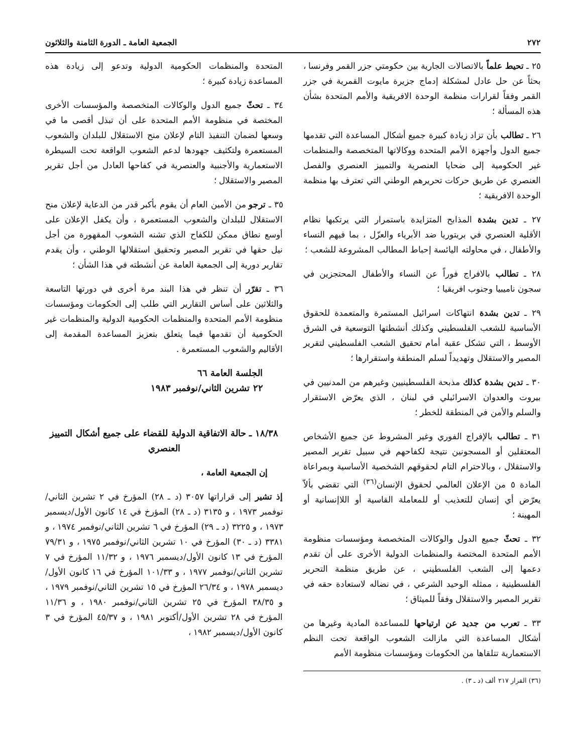٢٧٢ الجمعية العامة ـ الدورة الثامنة والثلاثون
٢٥ ـ تحيط علماً بالاتصالات الجارية بين حكومتي جزر القمر وفرنسا ، بحثاً عن حل عادل لمشكلة إدماج جزيرة مايوت القمرية في جزر القمر وفقاً لقرارات منظمة الوحدة الافريقية والأمم المتحدة بشأن هذه المسألة ؛
٢٦ ـ تطالب بأن تزاد زيادة كبيرة جميع أشكال المساعدة التي تقدمها جميع الدول وأجهزة الأمم المتحدة ووكالاتها المتخصصة والمنظمات غير الحكومية إلى ضحايا العنصرية والتمييز العنصري والفصل العنصري عن طريق حركات تحريرهم الوطني التي تعترف بها منظمة الوحدة الافريقية ؛
٢٧ ـ تدين بشدة المذابح المتزايدة باستمرار التي يرتكبها نظام الأقلية العنصري في بريتوريا ضد الأبرياء والعزّل ، بما فيهم النساء والأطفال ، في محاولته اليائسة إحباط المطالب المشروعة للشعب ؛
٢٨ ـ تطالب بالافراج فوراً عن النساء والأطفال المحتجزين في سجون ناميبيا وجنوب افريقيا ؛
٢٩ ـ تدين بشدة انتهاكات اسرائيل المستمرة والمتعمدة للحقوق الأساسية للشعب الفلسطيني وكذلك أنشطتها التوسعية في الشرق الأوسط ، التي تشكل عقبة أمام تحقيق الشعب الفلسطيني لتقرير المصير والاستقلال وتهديداً لسلم المنطقة واستقرارها ؛
٣٠ ـ تدين بشدة كذلك مذبحة الفلسطينيين وغيرهم من المدنيين في بيروت والعدوان الاسرائيلي في لبنان ، الذي يعرّض الاستقرار والسلم والأمن في المنطقة للخطر ؛
٣١ ـ تطالب بالإفراج الفوري وغير المشروط عن جميع الأشخاص المعتقلين أو المسجونين نتيجة لكفاحهم في سبيل تقرير المصير والاستقلال ، وبالاحترام التام لحقوقهم الشخصية الأساسية وبمراعاة المادة ٥ من الإعلان العالمي لحقوق الإنسان<sup>(٣٦)</sup> التي تقضي بألاّ يعرّض أي إنسان للتعذيب أو للمعاملة القاسية أو اللاإنسانية أو المهينة ؛
٣٢ ـ تحثّ جميع الدول والوكالات المتخصصة ومؤسسات منظومة الأمم المتحدة المختصة والمنظمات الدولية الأخرى على أن تقدم دعمها إلى الشعب الفلسطيني ، عن طريق منظمة التحرير الفلسطينية ، ممثله الوحيد الشرعي ، في نضاله لاستعادة حقه في تقرير المصير والاستقلال وفقاً للميثاق ؛
٣٣ ـ تعرب من جديد عن ارتياحها للمساعدة المادية وغيرها من أشكال المساعدة التي مازالت الشعوب الواقعة تحت النظم الاستعمارية تتلقاها من الحكومات ومؤسسات منظومة الأمم
(٣٦) القرار ٢١٧ ألف (د ـ ٣) .
المتحدة والمنظمات الحكومية الدولية وتدعو إلى زيادة هذه المساعدة زيادة كبيرة ؛
٣٤ ـ تحثّ جميع الدول والوكالات المتخصصة والمؤسسات الأخرى المختصة في منظومة الأمم المتحدة على أن تبذل أقصى ما في وسعها لضمان التنفيذ التام لإعلان منح الاستقلال للبلدان والشعوب المستعمرة ولتكثيف جهودها لدعم الشعوب الواقعة تحت السيطرة الاستعمارية والأجنبية والعنصرية في كفاحها العادل من أجل تقرير المصير والاستقلال ؛
٣٥ ـ ترجو من الأمين العام أن يقوم بأكبر قدر من الدعاية لإعلان منح الاستقلال للبلدان والشعوب المستعمرة ، وأن يكفل الإعلان على أوسع نطاق ممكن للكفاح الذي تشنه الشعوب المقهورة من أجل نيل حقها في تقرير المصير وتحقيق استقلالها الوطني ، وأن يقدم تقارير دورية إلى الجمعية العامة عن أنشطته في هذا الشأن ؛
٣٦ ـ تقرّر أن تنظر في هذا البند مرة أخرى في دورتها التاسعة والثلاثين على أساس التقارير التي طلب إلى الحكومات ومؤسسات منظومة الأمم المتحدة والمنظمات الحكومية الدولية والمنظمات غير الحكومية أن تقدمها فيما يتعلق بتعزيز المساعدة المقدمة إلى الأقاليم والشعوب المستعمرة .
الجلسة العامة ٦٦
٢٢ تشرين الثاني/نوفمبر ١٩٨٣
١٨/٣٨ ـ حالة الاتفاقية الدولية للقضاء على جميع أشكال التمييز العنصري
إن الجمعية العامة ،
إذ تشير إلى قراراتها ٣٠٥٧ (د ـ ٢٨) المؤرخ في ٢ تشرين الثاني/نوفمبر ١٩٧٣ ، و ٣١٣٥ (د ـ ٢٨) المؤرخ في ١٤ كانون الأول/ديسمبر ١٩٧٣ ، و ٣٢٢٥ (د ـ ٢٩) المؤرخ في ٦ تشرين الثاني/نوفمبر ١٩٧٤ ، و ٣٣٨١ (د ـ ٣٠) المؤرخ في ١٠ تشرين الثاني/نوفمبر ١٩٧٥ ، و ٧٩/٣١ المؤرخ في ١٣ كانون الأول/ديسمبر ١٩٧٦ ، و ١١/٣٢ المؤرخ في ٧ تشرين الثاني/نوفمبر ١٩٧٧ ، و ١٠١/٣٣ المؤرخ في ١٦ كانون الأول/ديسمبر ١٩٧٨ ، و ٢٦/٣٤ المؤرخ في ١٥ تشرين الثاني/نوفمبر ١٩٧٩ ، و ٣٨/٣٥ المؤرخ في ٢٥ تشرين الثاني/نوفمبر ١٩٨٠ ، و ١١/٣٦ المؤرخ في ٢٨ تشرين الأول/أكتوبر ١٩٨١ ، و ٤٥/٣٧ المؤرخ في ٣ كانون الأول/ديسمبر ١٩٨٢ ،